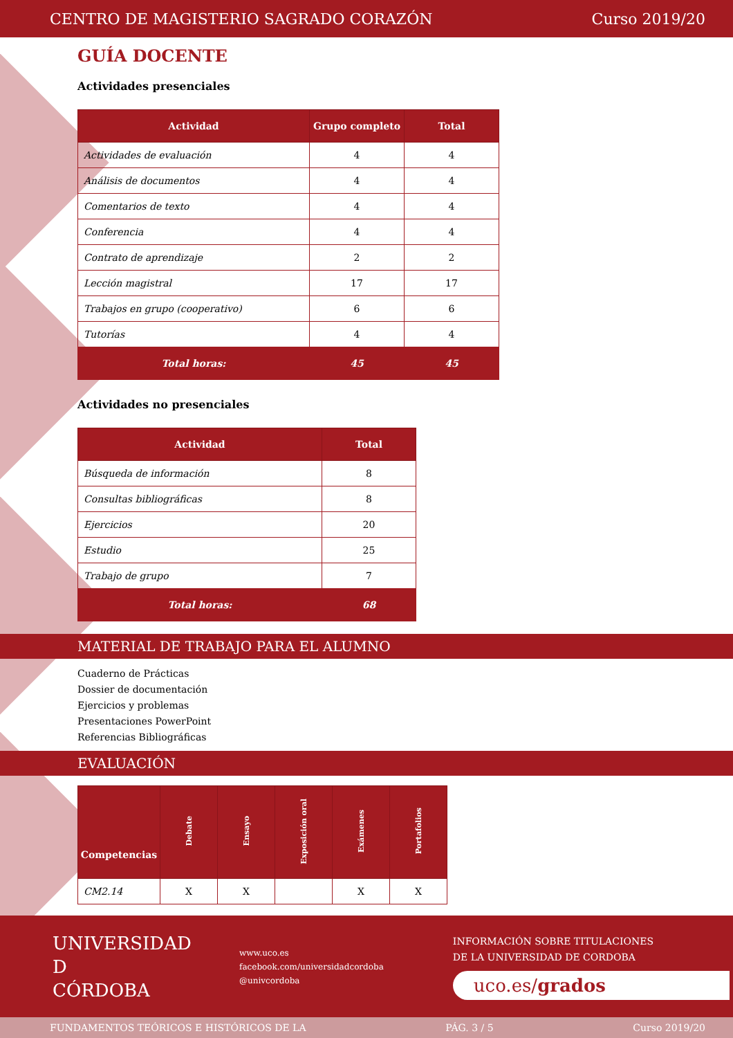CENTRO DE MAGISTERIO SAGRADO CORAZÓN Curso 2019/20
GUÍA DOCENTE
Actividades presenciales
| Actividad | Grupo completo | Total |
| --- | --- | --- |
| Actividades de evaluación | 4 | 4 |
| Análisis de documentos | 4 | 4 |
| Comentarios de texto | 4 | 4 |
| Conferencia | 4 | 4 |
| Contrato de aprendizaje | 2 | 2 |
| Lección magistral | 17 | 17 |
| Trabajos en grupo (cooperativo) | 6 | 6 |
| Tutorías | 4 | 4 |
| Total horas: | 45 | 45 |
Actividades no presenciales
| Actividad | Total |
| --- | --- |
| Búsqueda de información | 8 |
| Consultas bibliográficas | 8 |
| Ejercicios | 20 |
| Estudio | 25 |
| Trabajo de grupo | 7 |
| Total horas: | 68 |
MATERIAL DE TRABAJO PARA EL ALUMNO
Cuaderno de Prácticas
Dossier de documentación
Ejercicios y problemas
Presentaciones PowerPoint
Referencias Bibliográficas
EVALUACIÓN
| Competencias | Debate | Ensayo | Exposición oral | Exámenes | Portafolios |
| --- | --- | --- | --- | --- | --- |
| CM2.14 | X | X | | X | X |
UNIVERSIDAD
D
CÓRDOBA
www.uco.es
facebook.com/universidadcordoba
@univcordoba
INFORMACIÓN SOBRE TITULACIONES
DE LA UNIVERSIDAD DE CORDOBA
uco.es/grados
FUNDAMENTOS TEÓRICOS E HISTÓRICOS DE LA PÁG. 3 / 5 Curso 2019/20